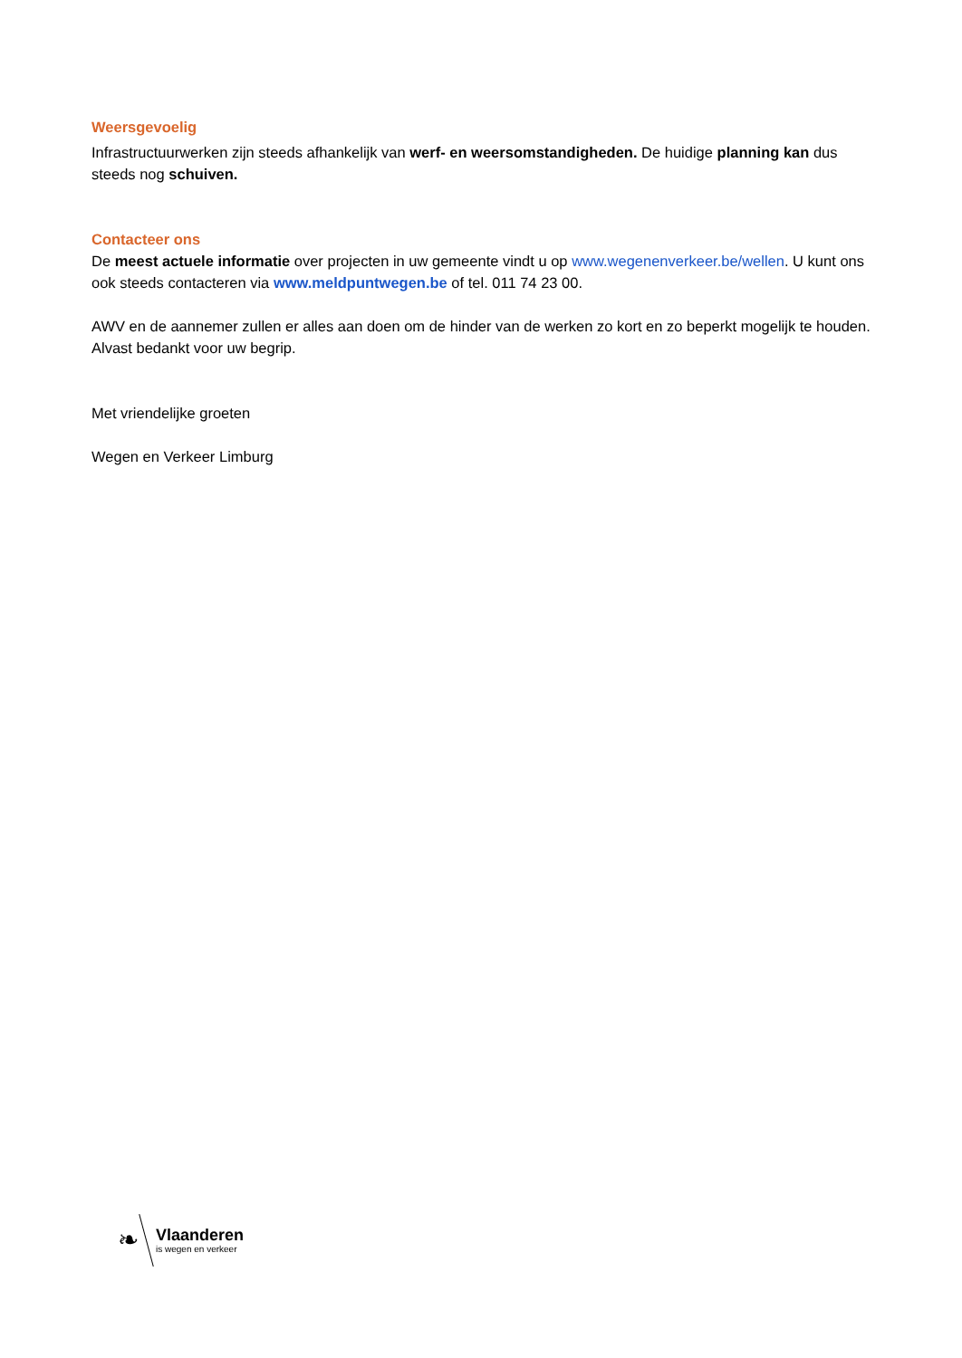Weersgevoelig
Infrastructuurwerken zijn steeds afhankelijk van werf- en weersomstandigheden. De huidige planning kan dus steeds nog schuiven.
Contacteer ons
De meest actuele informatie over projecten in uw gemeente vindt u op www.wegenenverkeer.be/wellen. U kunt ons ook steeds contacteren via www.meldpuntwegen.be of tel. 011 74 23 00.
AWV en de aannemer zullen er alles aan doen om de hinder van de werken zo kort en zo beperkt mogelijk te houden. Alvast bedankt voor uw begrip.
Met vriendelijke groeten
Wegen en Verkeer Limburg
❧
Vlaanderen
is wegen en verkeer